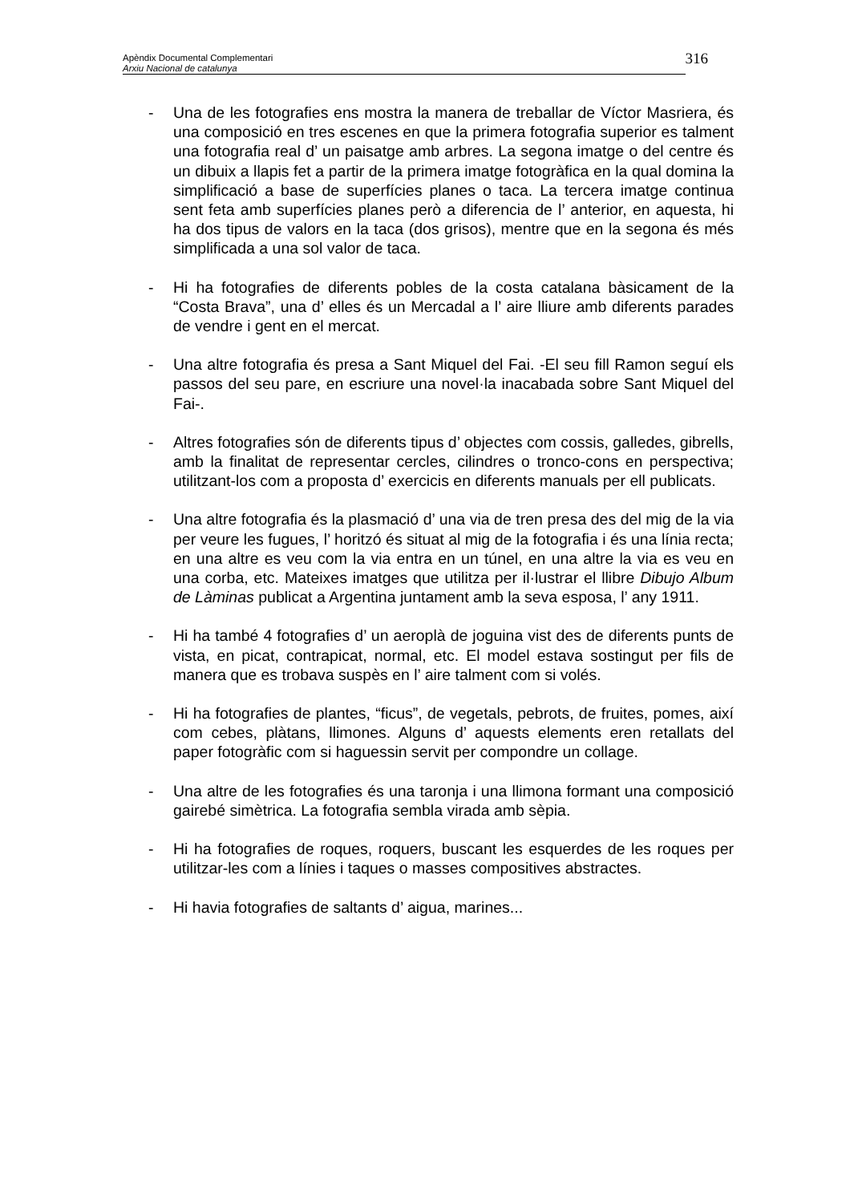Apèndix Documental Complementari
Arxiu Nacional de catalunya
316
- Una de les fotografies ens mostra la manera de treballar de Víctor Masriera, és una composició en tres escenes en que la primera fotografia superior es talment una fotografia real d’ un paisatge amb arbres. La segona imatge o del centre és un dibuix a llapis fet a partir de la primera imatge fotogràfica en la qual domina la simplificació a base de superfícies planes o taca. La tercera imatge continua sent feta amb superfícies planes però a diferencia de l’ anterior, en aquesta, hi ha dos tipus de valors en la taca (dos grisos), mentre que en la segona és més simplificada a una sol valor de taca.
- Hi ha fotografies de diferents pobles de la costa catalana bàsicament de la “Costa Brava”, una d’ elles és un Mercadal a l’ aire lliure amb diferents parades de vendre i gent en el mercat.
- Una altre fotografia és presa a Sant Miquel del Fai. -El seu fill Ramon seguí els passos del seu pare, en escriure una novel·la inacabada sobre Sant Miquel del Fai-.
- Altres fotografies són de diferents tipus d’ objectes com cossis, galledes, gibrells, amb la finalitat de representar cercles, cilindres o tronco-cons en perspectiva; utilitzant-los com a proposta d’ exercicis en diferents manuals per ell publicats.
- Una altre fotografia és la plasmació d’ una via de tren presa des del mig de la via per veure les fugues, l’ horitzó és situat al mig de la fotografia i és una línia recta; en una altre es veu com la via entra en un túnel, en una altre la via es veu en una corba, etc. Mateixes imatges que utilitza per il·lustrar el llibre Dibujo Album de Làminas publicat a Argentina juntament amb la seva esposa, l’ any 1911.
- Hi ha també 4 fotografies d’ un aeroplà de joguina vist des de diferents punts de vista, en picat, contrapicat, normal, etc. El model estava sostingut per fils de manera que es trobava suspès en l’ aire talment com si volés.
- Hi ha fotografies de plantes, “ficus”, de vegetals, pebrots, de fruites, pomes, així com cebes, plàtans, llimones. Alguns d’ aquests elements eren retallats del paper fotogràfic com si haguessin servit per compondre un collage.
- Una altre de les fotografies és una taronja i una llimona formant una composició gairebé simètrica. La fotografia sembla virada amb sèpia.
- Hi ha fotografies de roques, roquers, buscant les esquerdes de les roques per utilitzar-les com a línies i taques o masses compositives abstractes.
- Hi havia fotografies de saltants d’ aigua, marines...